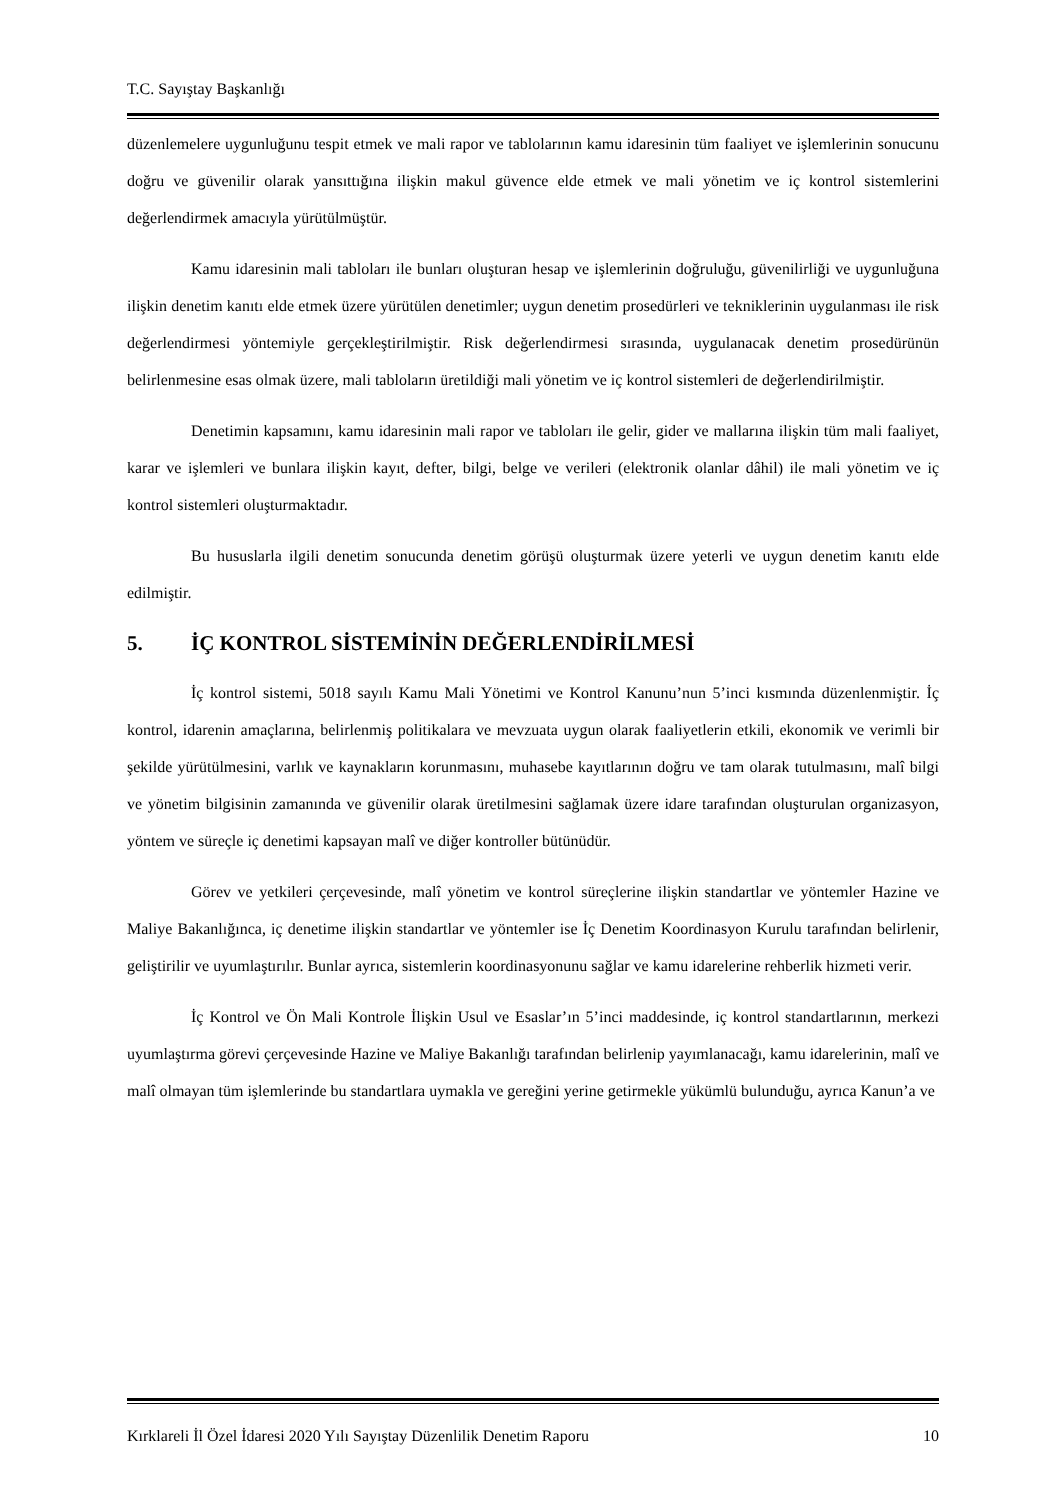T.C. Sayıştay Başkanlığı
düzenlemelere uygunluğunu tespit etmek ve mali rapor ve tablolarının kamu idaresinin tüm faaliyet ve işlemlerinin sonucunu doğru ve güvenilir olarak yansıttığına ilişkin makul güvence elde etmek ve mali yönetim ve iç kontrol sistemlerini değerlendirmek amacıyla yürütülmüştür.
Kamu idaresinin mali tabloları ile bunları oluşturan hesap ve işlemlerinin doğruluğu, güvenilirliği ve uygunluğuna ilişkin denetim kanıtı elde etmek üzere yürütülen denetimler; uygun denetim prosedürleri ve tekniklerinin uygulanması ile risk değerlendirmesi yöntemiyle gerçekleştirilmiştir. Risk değerlendirmesi sırasında, uygulanacak denetim prosedürünün belirlenmesine esas olmak üzere, mali tabloların üretildiği mali yönetim ve iç kontrol sistemleri de değerlendirilmiştir.
Denetimin kapsamını, kamu idaresinin mali rapor ve tabloları ile gelir, gider ve mallarına ilişkin tüm mali faaliyet, karar ve işlemleri ve bunlara ilişkin kayıt, defter, bilgi, belge ve verileri (elektronik olanlar dâhil) ile mali yönetim ve iç kontrol sistemleri oluşturmaktadır.
Bu hususlarla ilgili denetim sonucunda denetim görüşü oluşturmak üzere yeterli ve uygun denetim kanıtı elde edilmiştir.
5. İÇ KONTROL SİSTEMİNİN DEĞERLENDİRİLMESİ
İç kontrol sistemi, 5018 sayılı Kamu Mali Yönetimi ve Kontrol Kanunu’nun 5’inci kısmında düzenlenmiştir. İç kontrol, idarenin amaçlarına, belirlenmiş politikalara ve mevzuata uygun olarak faaliyetlerin etkili, ekonomik ve verimli bir şekilde yürütülmesini, varlık ve kaynakların korunmasını, muhasebe kayıtlarının doğru ve tam olarak tutulmasını, malî bilgi ve yönetim bilgisinin zamanında ve güvenilir olarak üretilmesini sağlamak üzere idare tarafından oluşturulan organizasyon, yöntem ve süreçle iç denetimi kapsayan malî ve diğer kontroller bütünüdür.
Görev ve yetkileri çerçevesinde, malî yönetim ve kontrol süreçlerine ilişkin standartlar ve yöntemler Hazine ve Maliye Bakanlığınca, iç denetime ilişkin standartlar ve yöntemler ise İç Denetim Koordinasyon Kurulu tarafından belirlenir, geliştirilir ve uyumlaştırılır. Bunlar ayrıca, sistemlerin koordinasyonunu sağlar ve kamu idarelerine rehberlik hizmeti verir.
İç Kontrol ve Ön Mali Kontrole İlişkin Usul ve Esaslar’ın 5’inci maddesinde, iç kontrol standartlarının, merkezi uyumlaştırma görevi çerçevesinde Hazine ve Maliye Bakanlığı tarafından belirlenip yayımlanacağı, kamu idarelerinin, malî ve malî olmayan tüm işlemlerinde bu standartlara uymakla ve gereğini yerine getirmekle yükümlü bulunduğu, ayrıca Kanun’a ve
Kırklareli İl Özel İdaresi 2020 Yılı Sayıştay Düzenlilik Denetim Raporu 10